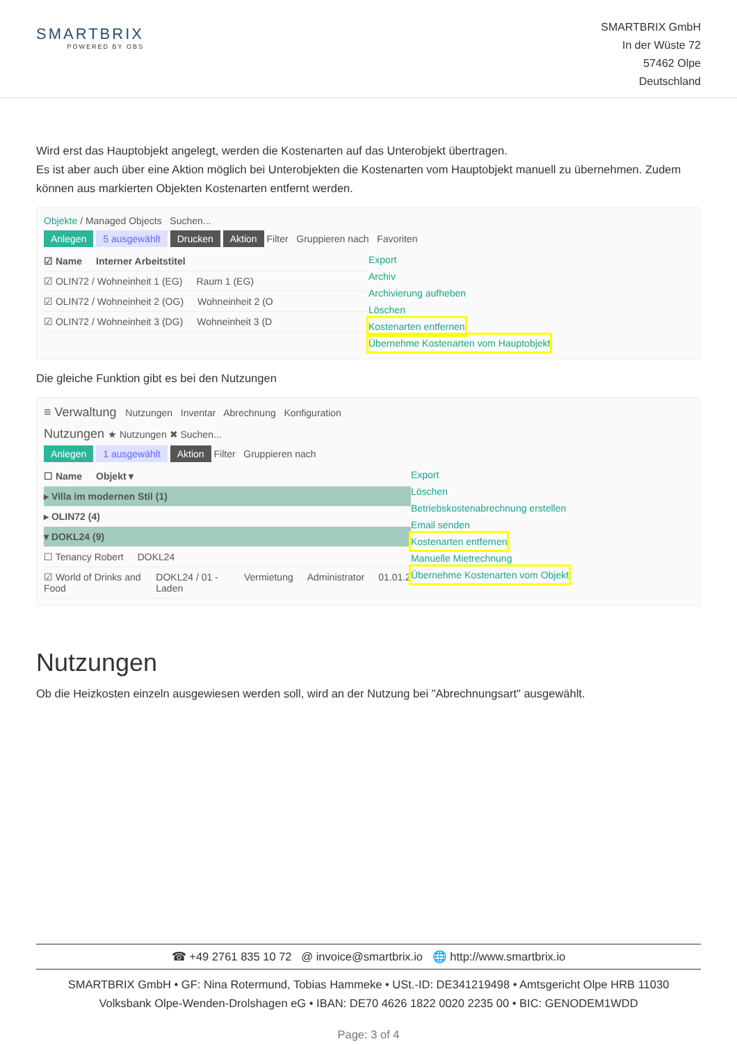SMARTBRIX
POWERED BY OBS
SMARTBRIX GmbH
In der Wüste 72
57462 Olpe
Deutschland
Wird erst das Hauptobjekt angelegt, werden die Kostenarten auf das Unterobjekt übertragen.
Es ist aber auch über eine Aktion möglich bei Unterobjekten die Kostenarten vom Hauptobjekt manuell zu übernehmen. Zudem können aus markierten Objekten Kostenarten entfernt werden.
Objekte / Managed Objects Suchen...
Anlegen 5 ausgewählt Drucken Aktion Filter Gruppieren nach Favoriten
☑ Name Interner Arbeitstitel
☑ OLIN72 / Wohneinheit 1 (EG) Raum 1 (EG)
☑ OLIN72 / Wohneinheit 2 (OG) Wohneinheit 2 (O
☑ OLIN72 / Wohneinheit 3 (DG) Wohneinheit 3 (D
Export
Archiv
Archivierung aufheben
Löschen
Kostenarten entfernen
Übernehme Kostenarten vom Hauptobjekt
Die gleiche Funktion gibt es bei den Nutzungen
≡ Verwaltung Nutzungen Inventar Abrechnung Konfiguration
Nutzungen ★ Nutzungen ✖ Suchen...
Anlegen 1 ausgewählt Aktion Filter Gruppieren nach
☐ Name Objekt ▾
▸ Villa im modernen Stil (1)
▸ OLIN72 (4)
▾ DOKL24 (9)
☐ Tenancy Robert DOKL24
☑ World of Drinks and Food DOKL24 / 01 - Laden Vermietung Administrator 01.01.2
Export
Löschen
Betriebskostenabrechnung erstellen
Email senden
Kostenarten entfernen
Manuelle Mietrechnung
Übernehme Kostenarten vom Objekt
Nutzungen
Ob die Heizkosten einzeln ausgewiesen werden soll, wird an der Nutzung bei "Abrechnungsart" ausgewählt.
☎ +49 2761 835 10 72 @ invoice@smartbrix.io 🌐 http://www.smartbrix.io
SMARTBRIX GmbH • GF: Nina Rotermund, Tobias Hammeke • USt.-ID: DE341219498 • Amtsgericht Olpe HRB 11030
Volksbank Olpe-Wenden-Drolshagen eG • IBAN: DE70 4626 1822 0020 2235 00 • BIC: GENODEM1WDD
Page: 3 of 4